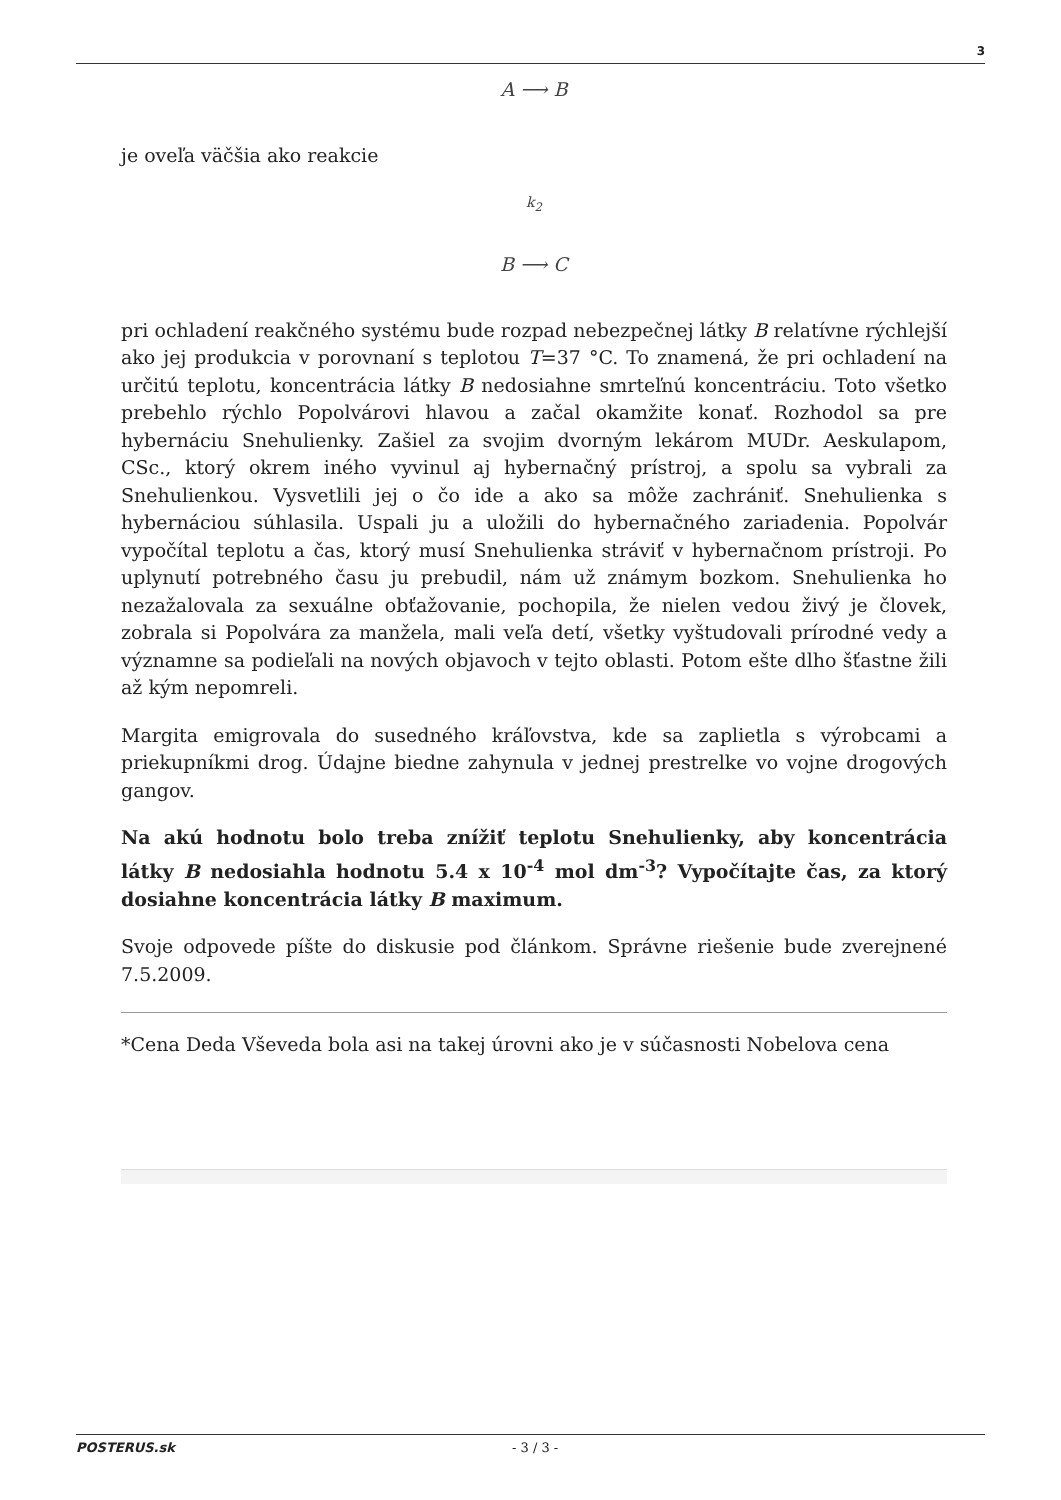3
A ⟶ B
je oveľa väčšia ako reakcie
k<sub>2</sub>
B ⟶ C
pri ochladení reakčného systému bude rozpad nebezpečnej látky B relatívne rýchlejší ako jej produkcia v porovnaní s teplotou T=37 °C. To znamená, že pri ochladení na určitú teplotu, koncentrácia látky B nedosiahne smrteľnú koncentráciu. Toto všetko prebehlo rýchlo Popolvárovi hlavou a začal okamžite konať. Rozhodol sa pre hybernáciu Snehulienky. Zašiel za svojim dvorným lekárom MUDr. Aeskulapom, CSc., ktorý okrem iného vyvinul aj hybernačný prístroj, a spolu sa vybrali za Snehulienkou. Vysvetlili jej o čo ide a ako sa môže zachrániť. Snehulienka s hybernáciou súhlasila. Uspali ju a uložili do hybernačného zariadenia. Popolvár vypočítal teplotu a čas, ktorý musí Snehulienka stráviť v hybernačnom prístroji. Po uplynutí potrebného času ju prebudil, nám už známym bozkom. Snehulienka ho nezažalovala za sexuálne obťažovanie, pochopila, že nielen vedou živý je človek, zobrala si Popolvára za manžela, mali veľa detí, všetky vyštudovali prírodné vedy a významne sa podieľali na nových objavoch v tejto oblasti. Potom ešte dlho šťastne žili až kým nepomreli.
Margita emigrovala do susedného kráľovstva, kde sa zaplietla s výrobcami a priekupníkmi drog. Údajne biedne zahynula v jednej prestrelke vo vojne drogových gangov.
Na akú hodnotu bolo treba znížiť teplotu Snehulienky, aby koncentrácia látky B nedosiahla hodnotu 5.4 x 10<sup>-4</sup> mol dm<sup>-3</sup>? Vypočítajte čas, za ktorý dosiahne koncentrácia látky B maximum.
Svoje odpovede píšte do diskusie pod článkom. Správne riešenie bude zverejnené 7.5.2009.
*Cena Deda Vševeda bola asi na takej úrovni ako je v súčasnosti Nobelova cena
POSTERUS.sk - 3 / 3 -